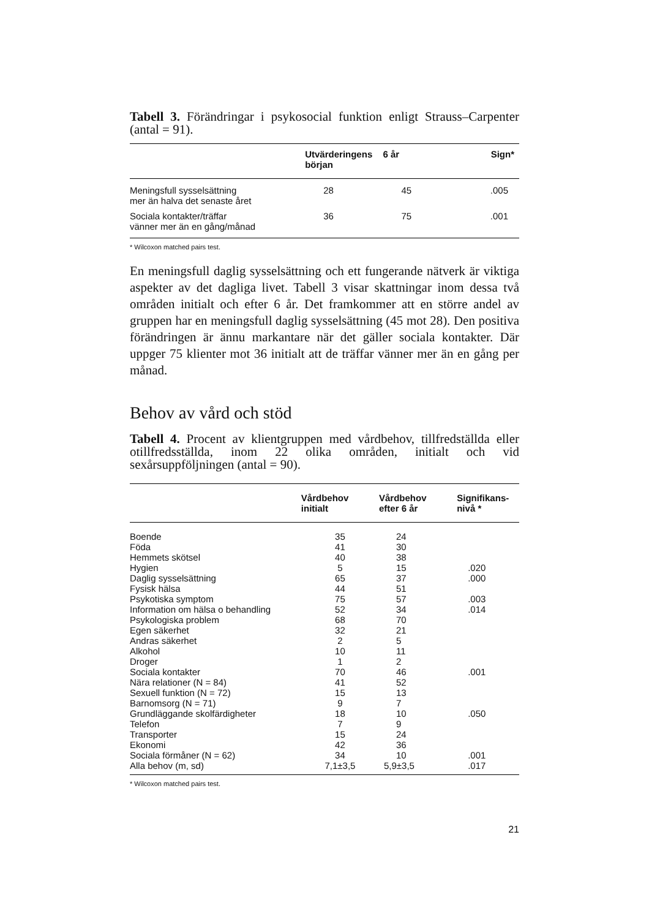Tabell 3. Förändringar i psykosocial funktion enligt Strauss–Carpenter (antal = 91).
| | Utvärderingens början | 6 år | Sign* |
| --- | --- | --- | --- |
| Meningsfull sysselsättning mer än halva det senaste året | 28 | 45 | .005 |
| Sociala kontakter/träffar vänner mer än en gång/månad | 36 | 75 | .001 |
* Wilcoxon matched pairs test.
En meningsfull daglig sysselsättning och ett fungerande nätverk är viktiga aspekter av det dagliga livet. Tabell 3 visar skattningar inom dessa två områden initialt och efter 6 år. Det framkommer att en större andel av gruppen har en meningsfull daglig sysselsättning (45 mot 28). Den positiva förändringen är ännu markantare när det gäller sociala kontakter. Där uppger 75 klienter mot 36 initialt att de träffar vänner mer än en gång per månad.
Behov av vård och stöd
Tabell 4. Procent av klientgruppen med vårdbehov, tillfredställda eller otillfredsställda, inom 22 olika områden, initialt och vid sexårsuppföljningen (antal = 90).
| | Vårdbehov initialt | Vårdbehov efter 6 år | Signifikans- nivå * |
| --- | --- | --- | --- |
| Boende | 35 | 24 | |
| Föda | 41 | 30 | |
| Hemmets skötsel | 40 | 38 | |
| Hygien | 5 | 15 | .020 |
| Daglig sysselsättning | 65 | 37 | .000 |
| Fysisk hälsa | 44 | 51 | |
| Psykotiska symptom | 75 | 57 | .003 |
| Information om hälsa o behandling | 52 | 34 | .014 |
| Psykologiska problem | 68 | 70 | |
| Egen säkerhet | 32 | 21 | |
| Andras säkerhet | 2 | 5 | |
| Alkohol | 10 | 11 | |
| Droger | 1 | 2 | |
| Sociala kontakter | 70 | 46 | .001 |
| Nära relationer (N = 84) | 41 | 52 | |
| Sexuell funktion (N = 72) | 15 | 13 | |
| Barnomsorg (N = 71) | 9 | 7 | |
| Grundläggande skolfärdigheter | 18 | 10 | .050 |
| Telefon | 7 | 9 | |
| Transporter | 15 | 24 | |
| Ekonomi | 42 | 36 | |
| Sociala förmåner (N = 62) | 34 | 10 | .001 |
| Alla behov (m, sd) | 7,1±3,5 | 5,9±3,5 | .017 |
* Wilcoxon matched pairs test.
21